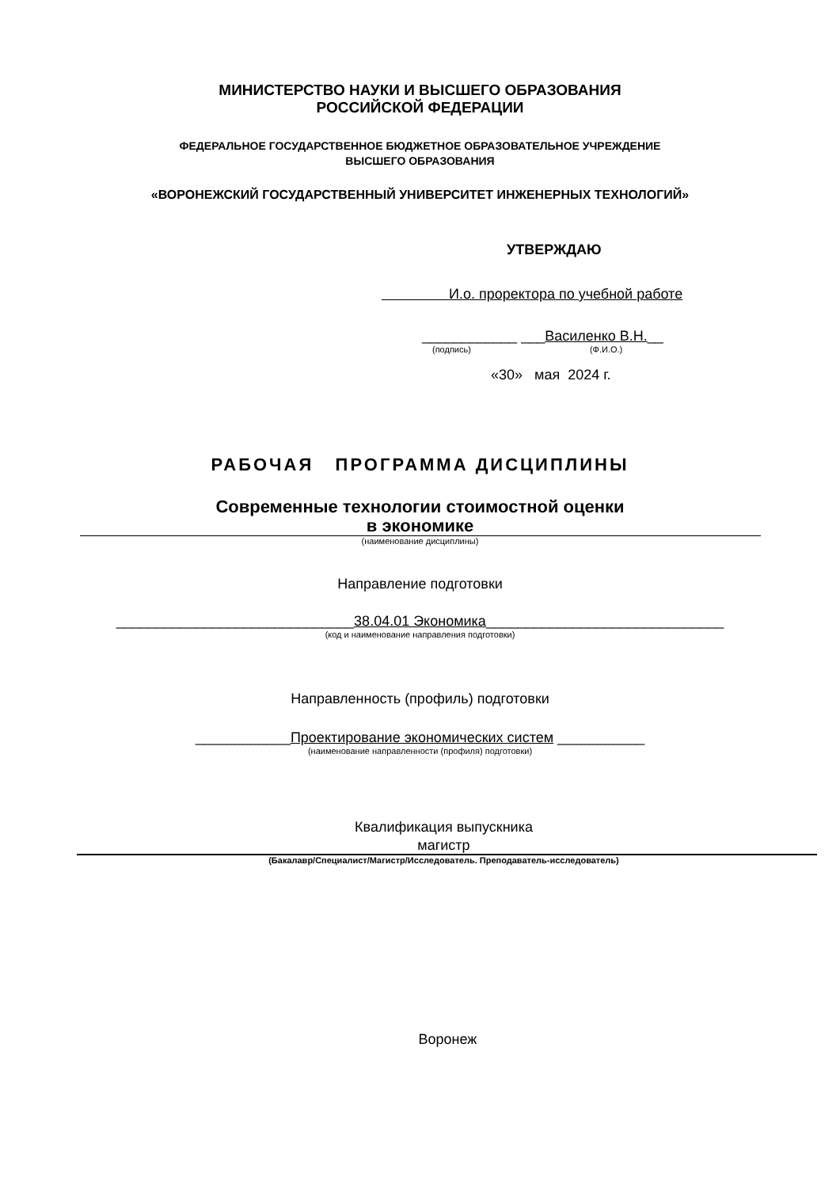МИНИСТЕРСТВО НАУКИ И ВЫСШЕГО ОБРАЗОВАНИЯ
РОССИЙСКОЙ ФЕДЕРАЦИИ
ФЕДЕРАЛЬНОЕ ГОСУДАРСТВЕННОЕ БЮДЖЕТНОЕ ОБРАЗОВАТЕЛЬНОЕ УЧРЕЖДЕНИЕ
ВЫСШЕГО ОБРАЗОВАНИЯ
«ВОРОНЕЖСКИЙ ГОСУДАРСТВЕННЫЙ УНИВЕРСИТЕТ ИНЖЕНЕРНЫХ ТЕХНОЛОГИЙ»
УТВЕРЖДАЮ
И.о. проректора по учебной работе
____________ ___Василенко В.Н.__
(подпись) (Ф.И.О.)
«30» мая 2024 г.
РАБОЧАЯ ПРОГРАММА ДИСЦИПЛИНЫ
Современные технологии стоимостной оценки
в экономике
(наименование дисциплины)
Направление подготовки
______________________________38.04.01 Экономика______________________________
(код и наименование направления подготовки)
Направленность (профиль) подготовки
____________Проектирование экономических систем ___________
(наименование направленности (профиля) подготовки)
Квалификация выпускника
магистр
(Бакалавр/Специалист/Магистр/Исследователь. Преподаватель-исследователь)
Воронеж